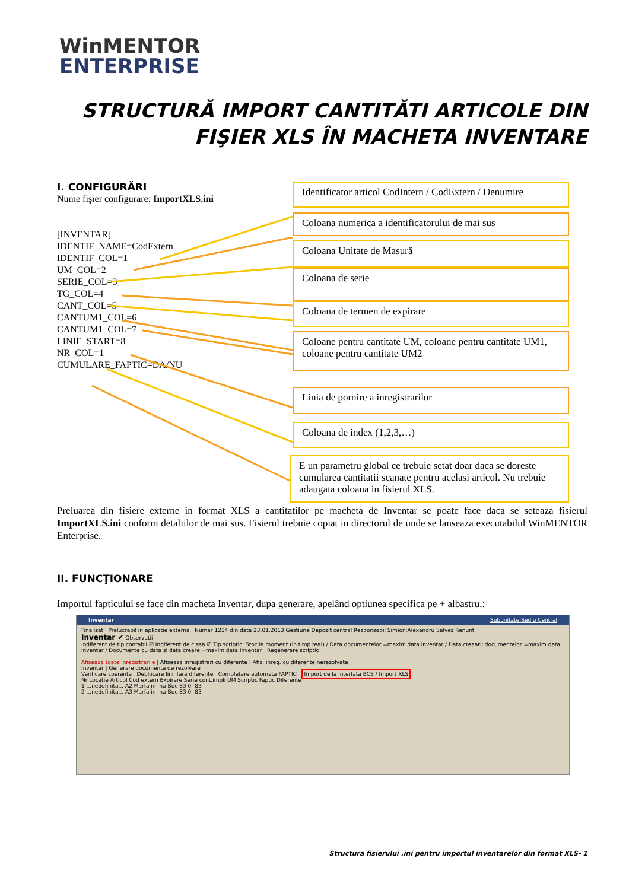WinMENTOR
ENTERPRISE
STRUCTURĂ IMPORT CANTITĂTI ARTICOLE DIN FIŞIER XLS ÎN MACHETA INVENTARE
I. CONFIGURĂRI
Nume fişier configurare: ImportXLS.ini
[INVENTAR]
IDENTIF_NAME=CodExtern
IDENTIF_COL=1
UM_COL=2
SERIE_COL=3
TG_COL=4
CANT_COL=5
CANTUM1_COL=6
CANTUM1_COL=7
LINIE_START=8
NR_COL=1
CUMULARE_FAPTIC=DA/NU
Identificator articol CodIntern / CodExtern / Denumire
Coloana numerica a identificatorului de mai sus
Coloana Unitate de Masură
Coloana de serie
Coloana de termen de expirare
Coloane pentru cantitate UM, coloane pentru cantitate UM1, coloane pentru cantitate UM2
Linia de pornire a inregistrarilor
Coloana de index (1,2,3,…)
E un parametru global ce trebuie setat doar daca se doreste cumularea cantitatii scanate pentru acelasi articol. Nu trebuie adaugata coloana in fisierul XLS.
Preluarea din fisiere externe in format XLS a cantitatilor pe macheta de Inventar se poate face daca se seteaza fisierul ImportXLS.ini conform detaliilor de mai sus. Fisierul trebuie copiat in directorul de unde se lanseaza executabilul WinMENTOR Enterprise.
II. FUNCŢIONARE
Importul fapticului se face din macheta Inventar, dupa generare, apelând optiunea specifica pe + albastru.:
Inventar Subunitate:Sediu Central
Finalizat Prelucrabil in aplicatie externa Numar 1234 din data 23.01.2013 Gestiune Depozit central Responsabil Simion;Alexandru Salvez Renunt
Inventar ✔ Observatii
Indiferent de tip contabil ☑ Indiferent de clasa ☑ Tip scriptic: Stoc la moment (in timp real) / Data documentelor =maxim data inventar / Data creaarii documentelor =maxim data inventar / Documente cu data si data creare =maxim data inventar Regenerare scriptic
Afiseaza toate inregistrarile | Afiseaza inregistrari cu diferente | Afis. inreg. cu diferente nerezolvate
Inventar | Generare documente de rezolvare
Verificare coerenta Deblocare linii fara diferente Completare automata FAPTIC Import de la interfata BCS / Import XLS
Nr Locatie Articol Cod extern Expirare Serie cont.impli UM Scriptic Faptic Diferente
1 ...nedefinita... A2 Marfa in ma Buc 83 0 -83
2 ...nedefinita... A3 Marfa in ma Buc 83 0 -83
Structura fisierului .ini pentru importul inventarelor din format XLS- 1